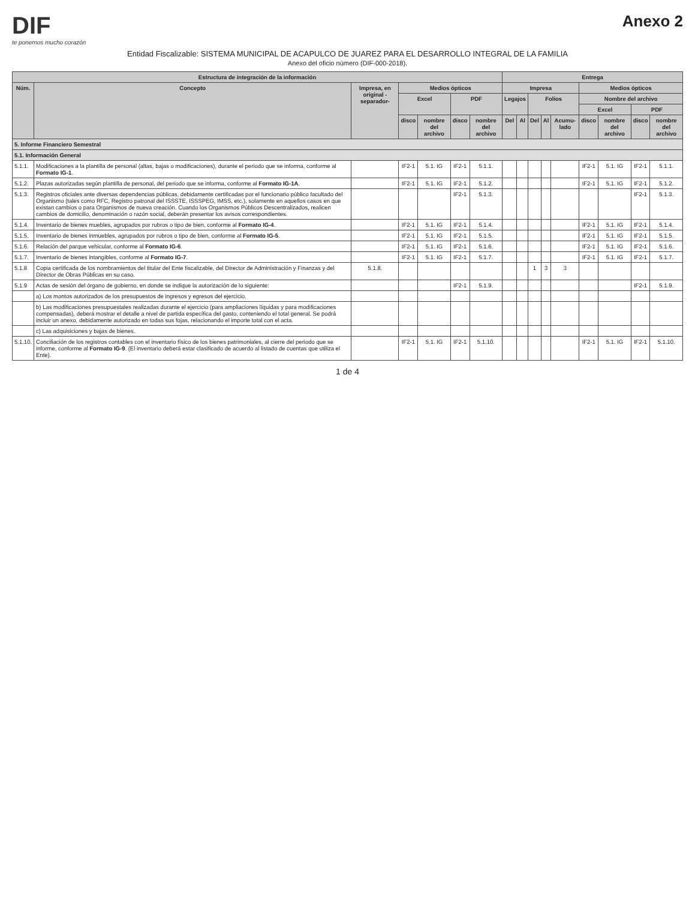DIF
te ponemos mucho corazón
Anexo 2
Entidad Fiscalizable: SISTEMA MUNICIPAL DE ACAPULCO DE JUAREZ PARA EL DESARROLLO INTEGRAL DE LA FAMILIA
Anexo del oficio número (DIF-000-2018).
| Estructura de integración de la información | | | | | | | Entrega | | | | | | | | |
| --- | --- | --- | --- | --- | --- | --- | --- | --- | --- | --- | --- | --- | --- | --- | --- |
| Núm. | Concepto | Impresa, en original -separador- | Medios ópticos | | | | Impresa | | | | | Medios ópticos | | | |
| | | | Excel | | PDF | | Legajos | | Folios | | | Nombre del archivo | | | |
| | | | | | | | | | | | | Excel | | PDF | |
| | | | disco | nombre del archivo | disco | nombre del archivo | Del | Al | Del | Al | Acumu-lado | disco | nombre del archivo | disco | nombre del archivo |
| 5. Informe Financiero Semestral | | | | | | | | | | | | | | | |
| 5.1. Información General | | | | | | | | | | | | | | | |
| 5.1.1. | Modificaciones a la plantilla de personal (altas, bajas o modificaciones), durante el periodo que se informa, conforme al Formato IG-1 . | | IF2-1 | 5.1. IG | IF2-1 | 5.1.1. | | | | | | IF2-1 | 5.1. IG | IF2-1 | 5.1.1. |
| 5.1.2. | Plazas autorizadas según plantilla de personal, del periodo que se informa, conforme al Formato IG-1A . | | IF2-1 | 5.1. IG | IF2-1 | 5.1.2. | | | | | | IF2-1 | 5.1. IG | IF2-1 | 5.1.2. |
| 5.1.3. | Registros oficiales ante diversas dependencias públicas, debidamente certificadas por el funcionario público facultado del Organismo (tales como RFC, Registro patronal del ISSSTE, ISSSPEG, IMSS, etc.), solamente en aquellos casos en que existan cambios o para Organismos de nueva creación. Cuando los Organismos Públicos Descentralizados, realicen cambios de domicilio, denominación o razón social, deberán presentar los avisos correspondientes. | | | | IF2-1 | 5.1.3. | | | | | | | | IF2-1 | 5.1.3. |
| 5.1.4. | Inventario de bienes muebles, agrupados por rubros o tipo de bien, conforme al Formato IG-4 . | | IF2-1 | 5.1. IG | IF2-1 | 5.1.4. | | | | | | IF2-1 | 5.1. IG | IF2-1 | 5.1.4. |
| 5.1.5. | Inventario de bienes inmuebles, agrupados por rubros o tipo de bien, conforme al Formato IG-5 . | | IF2-1 | 5.1. IG | IF2-1 | 5.1.5. | | | | | | IF2-1 | 5.1. IG | IF2-1 | 5.1.5. |
| 5.1.6. | Relación del parque vehicular, conforme al Formato IG-6 . | | IF2-1 | 5.1. IG | IF2-1 | 5.1.6. | | | | | | IF2-1 | 5.1. IG | IF2-1 | 5.1.6. |
| 5.1.7. | Inventario de bienes intangibles, conforme al Formato IG-7 . | | IF2-1 | 5.1. IG | IF2-1 | 5.1.7. | | | | | | IF2-1 | 5.1. IG | IF2-1 | 5.1.7. |
| 5.1.8 | Copia certificada de los nombramientos del titular del Ente fiscalizable, del Director de Administración y Finanzas y del Director de Obras Públicas en su caso. | 5.1.8. | | | | | | | 1 | 3 | 3 | | | | |
| 5.1.9 | Actas de sesión del órgano de gobierno, en donde se indique la autorización de lo siguiente: | | | | IF2-1 | 5.1.9. | | | | | | | | IF2-1 | 5.1.9. |
| | a) Los montos autorizados de los presupuestos de ingresos y egresos del ejercicio. | | | | | | | | | | | | | | |
| | b) Las modificaciones presupuestales realizadas durante el ejercicio (para ampliaciones líquidas y para modificaciones compensadas), deberá mostrar el detalle a nivel de partida específica del gasto, conteniendo el total general. Se podrá incluir un anexo, debidamente autorizado en todas sus fojas, relacionando el importe total con el acta. | | | | | | | | | | | | | | |
| | c) Las adquisiciones y bajas de bienes. | | | | | | | | | | | | | | |
| 5.1.10. | Conciliación de los registros contables con el inventario físico de los bienes patrimoniales, al cierre del periodo que se informe, conforme al Formato IG-9 . (El inventario deberá estar clasificado de acuerdo al listado de cuentas que utiliza el Ente). | | IF2-1 | 5.1. IG | IF2-1 | 5.1.10. | | | | | | IF2-1 | 5.1. IG | IF2-1 | 5.1.10. |
1 de 4